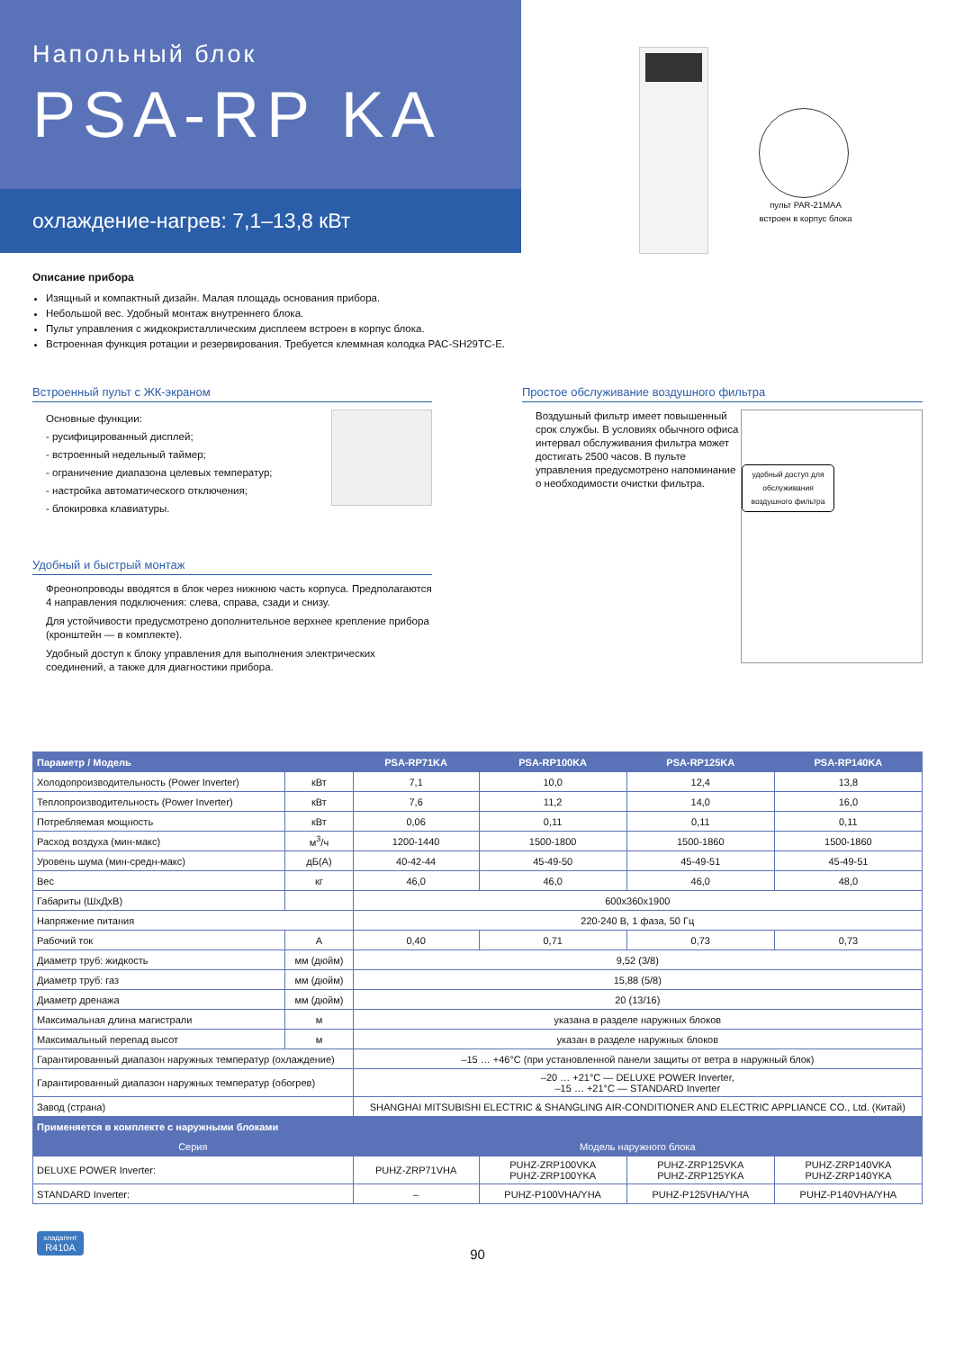Напольный блок
PSA-RP KA
охлаждение-нагрев: 7,1–13,8 кВт
пульт PAR-21MAA
встроен в корпус блока
Описание прибора
Изящный и компактный дизайн. Малая площадь основания прибора.
Небольшой вес. Удобный монтаж внутреннего блока.
Пульт управления с жидкокристаллическим дисплеем встроен в корпус блока.
Встроенная функция ротации и резервирования. Требуется клеммная колодка PAC-SH29TC-E.
Встроенный пульт с ЖК-экраном
Основные функции:
- русифицированный дисплей;
- встроенный недельный таймер;
- ограничение диапазона целевых температур;
- настройка автоматического отключения;
- блокировка клавиатуры.
Удобный и быстрый монтаж
Фреонопроводы вводятся в блок через нижнюю часть корпуса. Предполагаются 4 направления подключения: слева, справа, сзади и снизу.
Для устойчивости предусмотрено дополнительное верхнее крепление прибора (кронштейн — в комплекте).
Удобный доступ к блоку управления для выполнения электрических соединений, а также для диагностики прибора.
Простое обслуживание воздушного фильтра
удобный доступ для обслуживания воздушного фильтра
Воздушный фильтр имеет повышенный срок службы. В условиях обычного офиса интервал обслуживания фильтра может достигать 2500 часов. В пульте управления предусмотрено напоминание о необходимости очистки фильтра.
| Параметр / Модель | | PSA-RP71KA | PSA-RP100KA | PSA-RP125KA | PSA-RP140KA |
| --- | --- | --- | --- | --- | --- |
| Холодопроизводительность (Power Inverter) | кВт | 7,1 | 10,0 | 12,4 | 13,8 |
| Теплопроизводительность (Power Inverter) | кВт | 7,6 | 11,2 | 14,0 | 16,0 |
| Потребляемая мощность | кВт | 0,06 | 0,11 | 0,11 | 0,11 |
| Расход воздуха (мин-макс) | м<sup>3</sup>/ч | 1200-1440 | 1500-1800 | 1500-1860 | 1500-1860 |
| Уровень шума (мин-средн-макс) | дБ(А) | 40-42-44 | 45-49-50 | 45-49-51 | 45-49-51 |
| Вес | кг | 46,0 | 46,0 | 46,0 | 48,0 |
| Габариты (ШхДхВ) | | 600x360x1900 | | | |
| Напряжение питания | | 220-240 В, 1 фаза, 50 Гц | | | |
| Рабочий ток | А | 0,40 | 0,71 | 0,73 | 0,73 |
| Диаметр труб: жидкость | мм (дюйм) | 9,52 (3/8) | | | |
| Диаметр труб: газ | мм (дюйм) | 15,88 (5/8) | | | |
| Диаметр дренажа | мм (дюйм) | 20 (13/16) | | | |
| Максимальная длина магистрали | м | указана в разделе наружных блоков | | | |
| Максимальный перепад высот | м | указан в разделе наружных блоков | | | |
| Гарантированный диапазон наружных температур (охлаждение) | | –15 … +46°C (при установленной панели защиты от ветра в наружный блок) | | | |
| Гарантированный диапазон наружных температур (обогрев) | | –20 … +21°C — DELUXE POWER Inverter, –15 … +21°C — STANDARD Inverter | | | |
| Завод (страна) | | SHANGHAI MITSUBISHI ELECTRIC & SHANGLING AIR-CONDITIONER AND ELECTRIC APPLIANCE CO., Ltd. (Китай) | | | |
| Применяется в комплекте с наружными блоками | | | | | |
| Серия | | Модель наружного блока | | | |
| DELUXE POWER Inverter: | | PUHZ-ZRP71VHA | PUHZ-ZRP100VKA PUHZ-ZRP100YKA | PUHZ-ZRP125VKA PUHZ-ZRP125YKA | PUHZ-ZRP140VKA PUHZ-ZRP140YKA |
| STANDARD Inverter: | | – | PUHZ-P100VHA/YHA | PUHZ-P125VHA/YHA | PUHZ-P140VHA/YHA |
хладагент
R410A
90